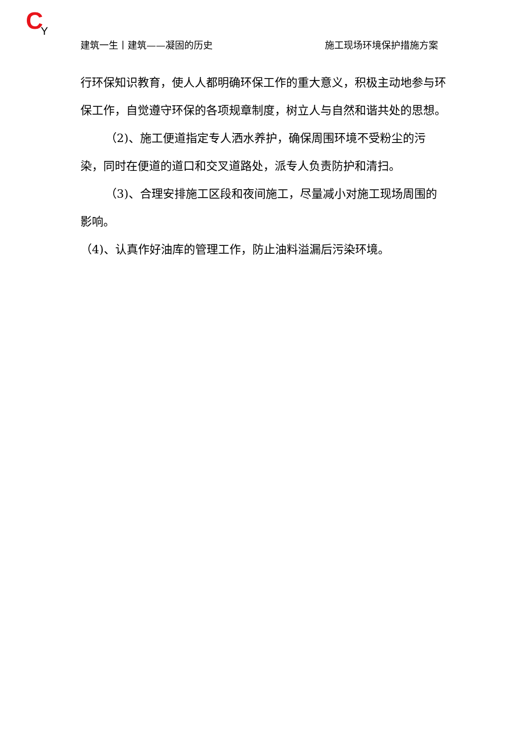C Y
建筑一生丨建筑——凝固的历史 施工现场环境保护措施方案
行环保知识教育，使人人都明确环保工作的重大意义，积极主动地参与环保工作，自觉遵守环保的各项规章制度，树立人与自然和谐共处的思想。
（2)、施工便道指定专人洒水养护，确保周围环境不受粉尘的污染，同时在便道的道口和交叉道路处，派专人负责防护和清扫。
（3)、合理安排施工区段和夜间施工，尽量减小对施工现场周围的影响。
（4)、认真作好油库的管理工作，防止油料溢漏后污染环境。